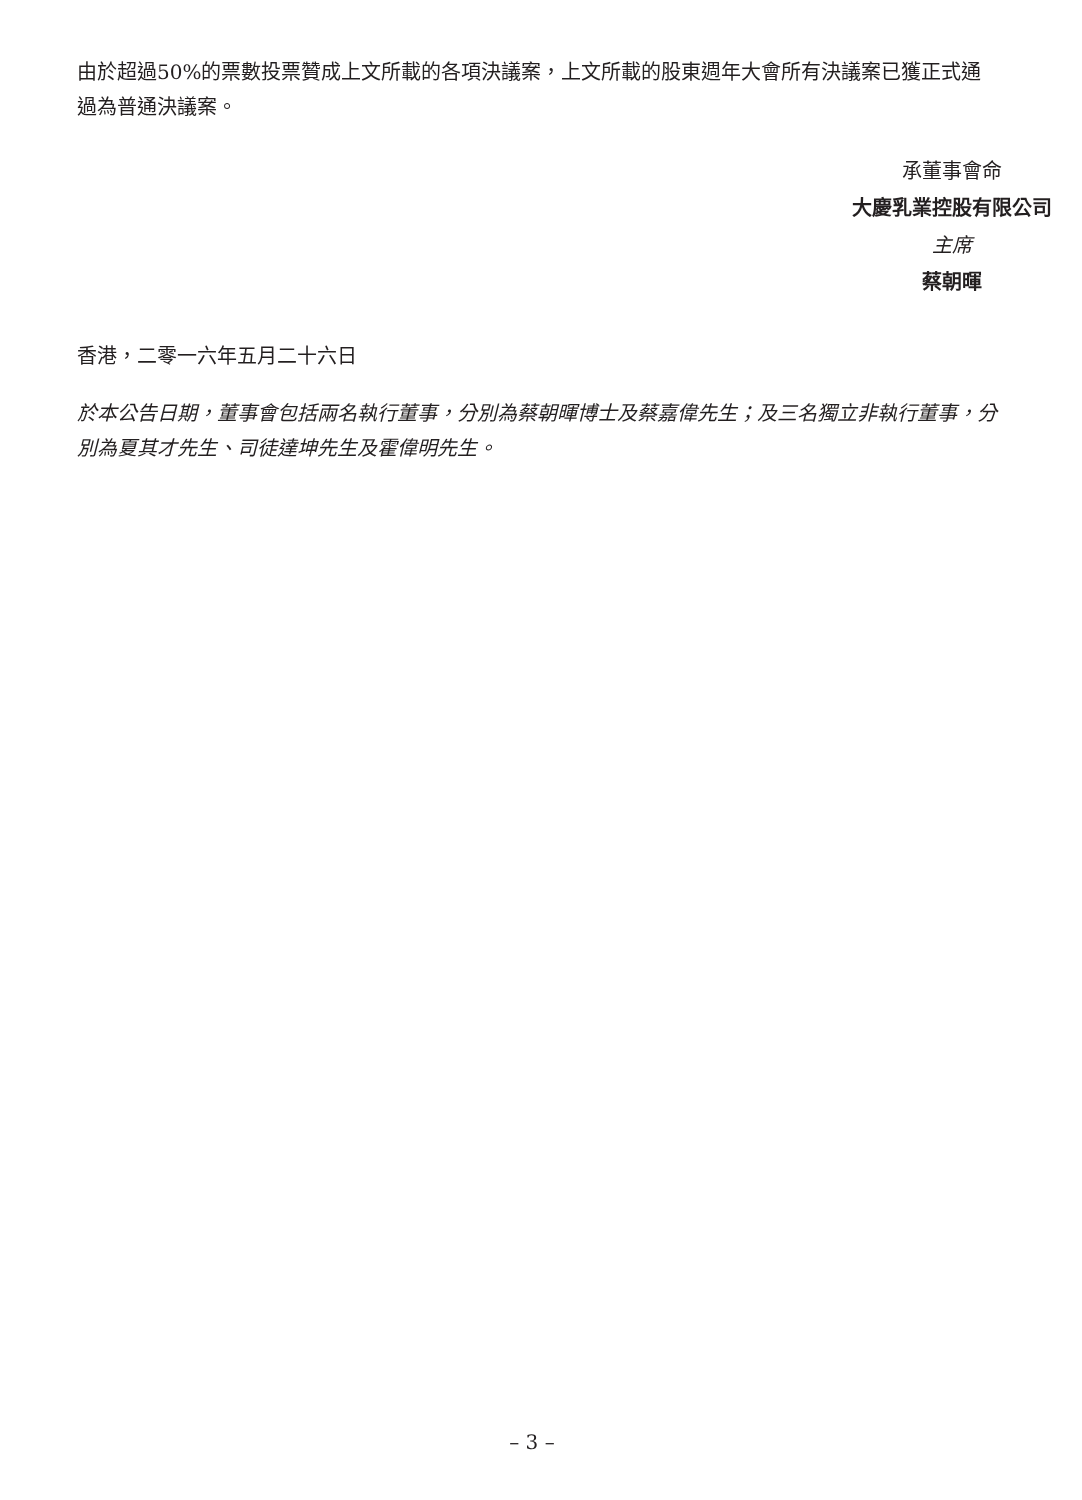由於超過50%的票數投票贊成上文所載的各項決議案，上文所載的股東週年大會所有決議案已獲正式通過為普通決議案。
承董事會命
大慶乳業控股有限公司
主席
蔡朝暉
香港，二零一六年五月二十六日
於本公告日期，董事會包括兩名執行董事，分別為蔡朝暉博士及蔡嘉偉先生；及三名獨立非執行董事，分別為夏其才先生、司徒達坤先生及霍偉明先生。
– 3 –